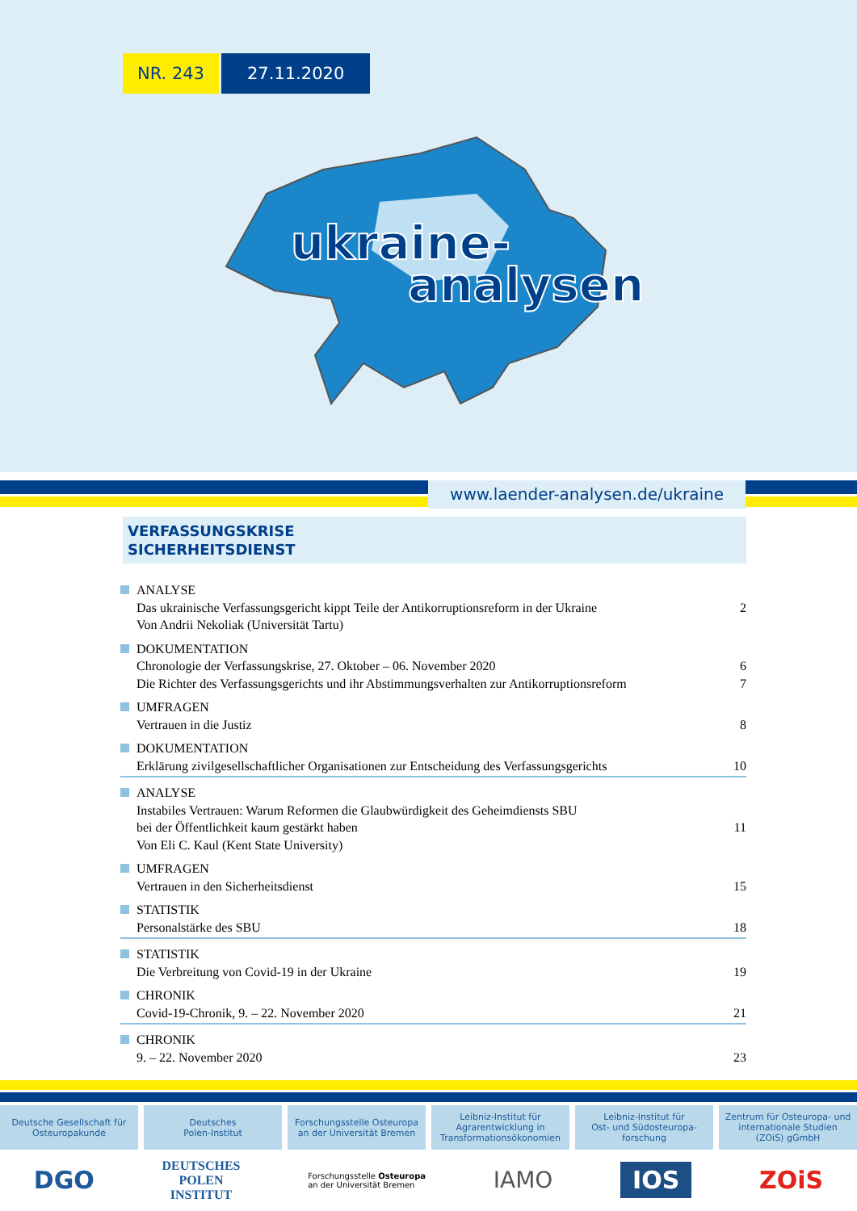NR. 243 27.11.2020
ukraine-
analysen
www.laender-analysen.de/ukraine
VERFASSUNGSKRISE
SICHERHEITSDIENST
ANALYSE
Das ukrainische Verfassungsgericht kippt Teile der Antikorruptionsreform in der Ukraine 2
Von Andrii Nekoliak (Universität Tartu)
DOKUMENTATION
Chronologie der Verfassungskrise, 27. Oktober – 06. November 2020 6
Die Richter des Verfassungsgerichts und ihr Abstimmungsverhalten zur Antikorruptionsreform 7
UMFRAGEN
Vertrauen in die Justiz 8
DOKUMENTATION
Erklärung zivilgesellschaftlicher Organisationen zur Entscheidung des Verfassungsgerichts 10
ANALYSE
Instabiles Vertrauen: Warum Reformen die Glaubwürdigkeit des Geheimdiensts SBU
bei der Öffentlichkeit kaum gestärkt haben 11
Von Eli C. Kaul (Kent State University)
UMFRAGEN
Vertrauen in den Sicherheitsdienst 15
STATISTIK
Personalstärke des SBU 18
STATISTIK
Die Verbreitung von Covid-19 in der Ukraine 19
CHRONIK
Covid-19-Chronik, 9. – 22. November 2020 21
CHRONIK
9. – 22. November 2020 23
Deutsche Gesellschaft für
Osteuropakunde
Deutsches
Polen-Institut
Forschungsstelle Osteuropa
an der Universität Bremen
Leibniz-Institut für
Agrarentwicklung in
Transformationsökonomien
Leibniz-Institut für
Ost- und Südosteuropa-
forschung
Zentrum für Osteuropa- und
internationale Studien
(ZOiS) gGmbH
DGO DEUTSCHES
POLEN
INSTITUT Forschungsstelle Osteuropa
an der Universität Bremen IAMO IOS ZOiS